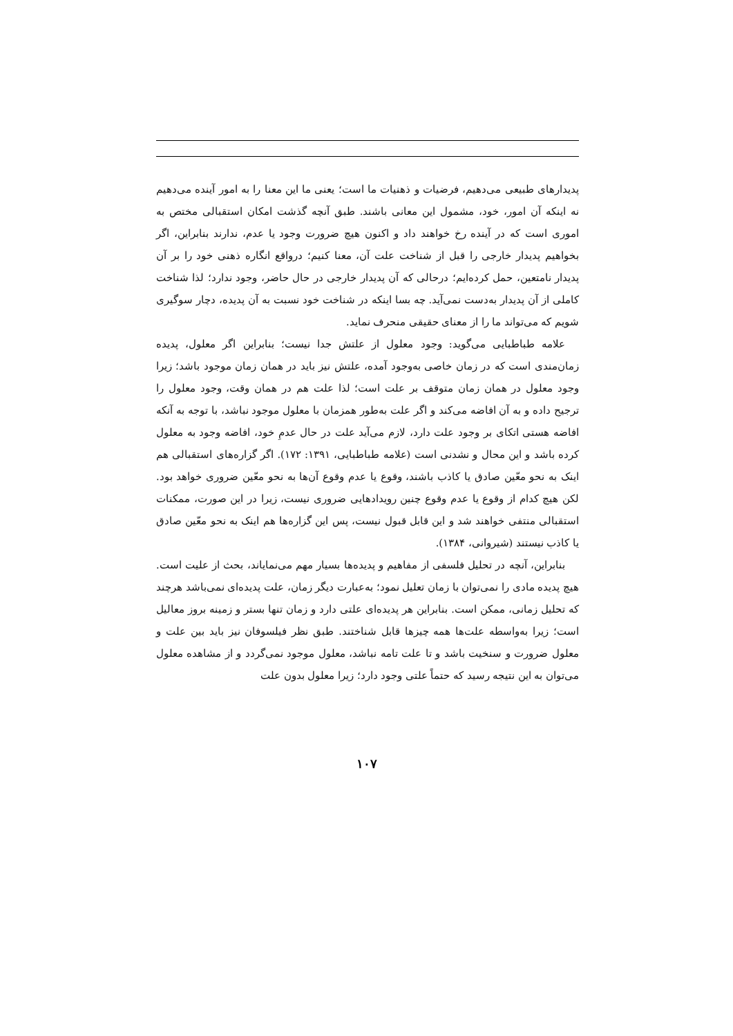پدیدارهای طبیعی می‌دهیم، فرضیات و ذهنیات ما است؛ یعنی ما این معنا را به امور آینده می‌دهیم نه اینکه آن امور، خود، مشمول این معانی باشند. طبق آنچه گذشت امکان استقبالی مختص به اموری است که در آینده رخ خواهند داد و اکنون هیچ ضرورت وجود یا عدم، ندارند بنابراین، اگر بخواهیم پدیدار خارجی را قبل از شناخت علت آن، معنا کنیم؛ درواقع انگاره ذهنی خود را بر آن پدیدار نامتعین، حمل کرده‌ایم؛ درحالی که آن پدیدار خارجی در حال حاضر، وجود ندارد؛ لذا شناخت کاملی از آن پدیدار به‌دست نمی‌آید. چه بسا اینکه در شناخت خود نسبت به آن پدیده، دچار سوگیری شویم که می‌تواند ما را از معنای حقیقی منحرف نماید.
علامه طباطبایی می‌گوید: وجود معلول از علتش جدا نیست؛ بنابراین اگر معلول، پدیده زمان‌مندی است که در زمان خاصی به‌وجود آمده، علتش نیز باید در همان زمان موجود باشد؛ زیرا وجود معلول در همان زمان متوقف بر علت است؛ لذا علت هم در همان وقت، وجود معلول را ترجیح داده و به آن افاضه می‌کند و اگر علت به‌طور همزمان با معلول موجود نباشد، با توجه به آنکه افاضه هستی اتکای بر وجود علت دارد، لازم می‌آید علت در حال عدمِ خود، افاضه وجود به معلول کرده باشد و این محال و نشدنی است (علامه طباطبایی، ۱۳۹۱: ۱۷۲). اگر گزاره‌های استقبالی هم اینک به نحو معّین صادق یا کاذب باشند، وقوع یا عدم وقوع آن‌ها به نحو معّین ضروری خواهد بود. لکن هیچ کدام از وقوع یا عدم وقوع چنین رویدادهایی ضروری نیست، زیرا در این صورت، ممکنات استقبالی منتفی خواهند شد و این قابل قبول نیست، پس این گزاره‌ها هم اینک به نحو معّین صادق یا کاذب نیستند (شیروانی، ۱۳۸۴).
بنابراین، آنچه در تحلیل فلسفی از مفاهیم و پدیده‌ها بسیار مهم می‌نمایاند، بحث از علیت است. هیچ پدیده مادی را نمی‌توان با زمان تعلیل نمود؛ به‌عبارت دیگر زمان، علت پدیده‌ای نمی‌باشد هرچند که تحلیل زمانی، ممکن است. بنابراین هر پدیده‌ای علتی دارد و زمان تنها بستر و زمینه بروز معالیل است؛ زیرا به‌واسطه علت‌ها همه چیزها قابل شناختند. طبق نظر فیلسوفان نیز باید بین علت و معلول ضرورت و سنخیت باشد و تا علت تامه نباشد، معلول موجود نمی‌گردد و از مشاهده معلول می‌توان به این نتیجه رسید که حتماً علتی وجود دارد؛ زیرا معلول بدون علت
۱۰۷